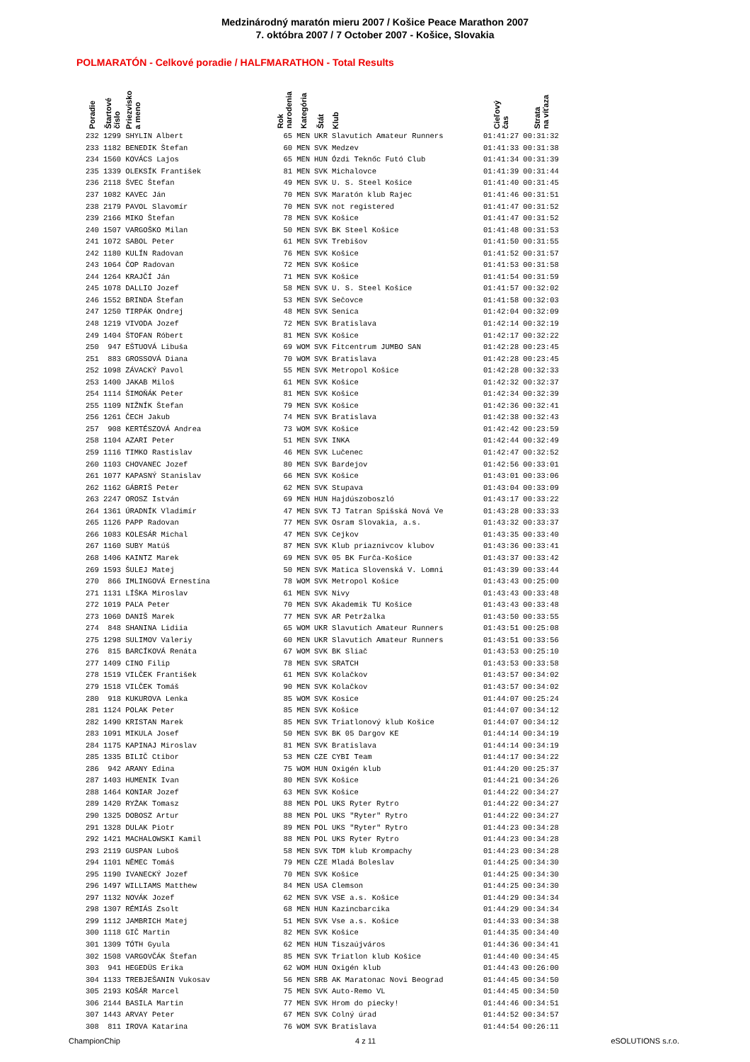Medzinárodný maratón mieru 2007 / Košice Peace Marathon 2007
7. októbra 2007 / 7 October 2007 - Košice, Slovakia
POLMARATÓN - Celkové poradie / HALFMARATHON - Total Results
| Poradie | Štartové číslo | Priezvisko a meno | Rok narodenia | Kategória | Štát | Klub | Cieľový čas | Strata na víťaza |
| --- | --- | --- | --- | --- | --- | --- | --- | --- |
| 232 | 1299 | SHYLIN Albert | 65 | MEN | UKR | Slavutich Amateur Runners | 01:41:27 | 00:31:32 |
| 233 | 1182 | BENEDIK Štefan | 60 | MEN | SVK | Medzev | 01:41:33 | 00:31:38 |
| 234 | 1560 | KOVÁCS Lajos | 65 | MEN | HUN | Ózdi Teknőc Futó Club | 01:41:34 | 00:31:39 |
| 235 | 1339 | OLEKSÍK František | 81 | MEN | SVK | Michalovce | 01:41:39 | 00:31:44 |
| 236 | 2118 | ŠVEC Štefan | 49 | MEN | SVK | U. S. Steel Košice | 01:41:40 | 00:31:45 |
| 237 | 1082 | KAVEC Ján | 70 | MEN | SVK | Maratón klub Rajec | 01:41:46 | 00:31:51 |
| 238 | 2179 | PAVOL Slavomír | 70 | MEN | SVK | not registered | 01:41:47 | 00:31:52 |
| 239 | 2166 | MIKO Štefan | 78 | MEN | SVK | Košice | 01:41:47 | 00:31:52 |
| 240 | 1507 | VARGOŠKO Milan | 50 | MEN | SVK | BK Steel Košice | 01:41:48 | 00:31:53 |
| 241 | 1072 | SABOL Peter | 61 | MEN | SVK | Trebišov | 01:41:50 | 00:31:55 |
| 242 | 1180 | KULÍN Radovan | 76 | MEN | SVK | Košice | 01:41:52 | 00:31:57 |
| 243 | 1064 | ČOP Radovan | 72 | MEN | SVK | Košice | 01:41:53 | 00:31:58 |
| 244 | 1264 | KRAJČÍ Ján | 71 | MEN | SVK | Košice | 01:41:54 | 00:31:59 |
| 245 | 1078 | DALLIO Jozef | 58 | MEN | SVK | U. S. Steel Košice | 01:41:57 | 00:32:02 |
| 246 | 1552 | BRINDA Štefan | 53 | MEN | SVK | Sečovce | 01:41:58 | 00:32:03 |
| 247 | 1250 | TIRPÁK Ondrej | 48 | MEN | SVK | Senica | 01:42:04 | 00:32:09 |
| 248 | 1219 | VIVODA Jozef | 72 | MEN | SVK | Bratislava | 01:42:14 | 00:32:19 |
| 249 | 1404 | ŠTOFAN Róbert | 81 | MEN | SVK | Košice | 01:42:17 | 00:32:22 |
| 250 | 947 | EŠTUOVÁ Libuša | 69 | WOM | SVK | Fitcentrum JUMBO SAN | 01:42:28 | 00:23:45 |
| 251 | 883 | GROSSOVÁ Diana | 70 | WOM | SVK | Bratislava | 01:42:28 | 00:23:45 |
| 252 | 1098 | ZÁVACKÝ Pavol | 55 | MEN | SVK | Metropol Košice | 01:42:28 | 00:32:33 |
| 253 | 1400 | JAKAB Miloš | 61 | MEN | SVK | Košice | 01:42:32 | 00:32:37 |
| 254 | 1114 | ŠIMOŇÁK Peter | 81 | MEN | SVK | Košice | 01:42:34 | 00:32:39 |
| 255 | 1109 | NIŽNÍK Štefan | 79 | MEN | SVK | Košice | 01:42:36 | 00:32:41 |
| 256 | 1261 | ČECH Jakub | 74 | MEN | SVK | Bratislava | 01:42:38 | 00:32:43 |
| 257 | 908 | KERTÉSZOVÁ Andrea | 73 | WOM | SVK | Košice | 01:42:42 | 00:23:59 |
| 258 | 1104 | AZARI Peter | 51 | MEN | SVK | INKA | 01:42:44 | 00:32:49 |
| 259 | 1116 | TIMKO Rastislav | 46 | MEN | SVK | Lučenec | 01:42:47 | 00:32:52 |
| 260 | 1103 | CHOVANEC Jozef | 80 | MEN | SVK | Bardejov | 01:42:56 | 00:33:01 |
| 261 | 1077 | KAPASNÝ Stanislav | 66 | MEN | SVK | Košice | 01:43:01 | 00:33:06 |
| 262 | 1162 | GÁBRIŠ Peter | 62 | MEN | SVK | Stupava | 01:43:04 | 00:33:09 |
| 263 | 2247 | OROSZ István | 69 | MEN | HUN | Hajdúszoboszló | 01:43:17 | 00:33:22 |
| 264 | 1361 | ÚRADNÍK Vladimír | 47 | MEN | SVK | TJ Tatran Spišská Nová Ve | 01:43:28 | 00:33:33 |
| 265 | 1126 | PAPP Radovan | 77 | MEN | SVK | Osram Slovakia, a.s. | 01:43:32 | 00:33:37 |
| 266 | 1083 | KOLESÁR Michal | 47 | MEN | SVK | Cejkov | 01:43:35 | 00:33:40 |
| 267 | 1160 | SUBY Matúš | 87 | MEN | SVK | Klub priaznivcov klubov | 01:43:36 | 00:33:41 |
| 268 | 1406 | KAINTZ Marek | 69 | MEN | SVK | 05 BK Furča-Košice | 01:43:37 | 00:33:42 |
| 269 | 1593 | ŠULEJ Matej | 50 | MEN | SVK | Matica Slovenská V. Lomni | 01:43:39 | 00:33:44 |
| 270 | 866 | IMLINGOVÁ Ernestína | 78 | WOM | SVK | Metropol Košice | 01:43:43 | 00:25:00 |
| 271 | 1131 | LÍŠKA Miroslav | 61 | MEN | SVK | Nivy | 01:43:43 | 00:33:48 |
| 272 | 1019 | PAĽA Peter | 70 | MEN | SVK | Akademik TU Košice | 01:43:43 | 00:33:48 |
| 273 | 1060 | DANIŠ Marek | 77 | MEN | SVK | AR Petržalka | 01:43:50 | 00:33:55 |
| 274 | 848 | SHANINA Lidiia | 65 | WOM | UKR | Slavutich Amateur Runners | 01:43:51 | 00:25:08 |
| 275 | 1298 | SULIMOV Valeriy | 60 | MEN | UKR | Slavutich Amateur Runners | 01:43:51 | 00:33:56 |
| 276 | 815 | BARCÍKOVÁ Renáta | 67 | WOM | SVK | BK Sliač | 01:43:53 | 00:25:10 |
| 277 | 1409 | CINO Filip | 78 | MEN | SVK | SRATCH | 01:43:53 | 00:33:58 |
| 278 | 1519 | VILČEK František | 61 | MEN | SVK | Kolačkov | 01:43:57 | 00:34:02 |
| 279 | 1518 | VILČEK Tomáš | 90 | MEN | SVK | Kolačkov | 01:43:57 | 00:34:02 |
| 280 | 918 | KUKUROVA Lenka | 85 | WOM | SVK | Kosice | 01:44:07 | 00:25:24 |
| 281 | 1124 | POLAK Peter | 85 | MEN | SVK | Košice | 01:44:07 | 00:34:12 |
| 282 | 1490 | KRISTAN Marek | 85 | MEN | SVK | Triatlonový klub Košice | 01:44:07 | 00:34:12 |
| 283 | 1091 | MIKULA Josef | 50 | MEN | SVK | BK 05 Dargov KE | 01:44:14 | 00:34:19 |
| 284 | 1175 | KAPINAJ Miroslav | 81 | MEN | SVK | Bratislava | 01:44:14 | 00:34:19 |
| 285 | 1335 | BILIČ Ctibor | 53 | MEN | CZE | CYBI Team | 01:44:17 | 00:34:22 |
| 286 | 942 | ARANY Edina | 75 | WOM | HUN | Oxigén klub | 01:44:20 | 00:25:37 |
| 287 | 1403 | HUMENIK Ivan | 80 | MEN | SVK | Košice | 01:44:21 | 00:34:26 |
| 288 | 1464 | KONIAR Jozef | 63 | MEN | SVK | Košice | 01:44:22 | 00:34:27 |
| 289 | 1420 | RYŻAK Tomasz | 88 | MEN | POL | UKS Ryter Rytro | 01:44:22 | 00:34:27 |
| 290 | 1325 | DOBOSZ Artur | 88 | MEN | POL | UKS "Ryter" Rytro | 01:44:22 | 00:34:27 |
| 291 | 1328 | DULAK Piotr | 89 | MEN | POL | UKS "Ryter" Rytro | 01:44:23 | 00:34:28 |
| 292 | 1421 | MACHALOWSKI Kamil | 88 | MEN | POL | UKS Ryter Rytro | 01:44:23 | 00:34:28 |
| 293 | 2119 | GUSPAN Luboš | 58 | MEN | SVK | TDM klub Krompachy | 01:44:23 | 00:34:28 |
| 294 | 1101 | NĚMEC Tomáš | 79 | MEN | CZE | Mladá Boleslav | 01:44:25 | 00:34:30 |
| 295 | 1190 | IVANECKÝ Jozef | 70 | MEN | SVK | Košice | 01:44:25 | 00:34:30 |
| 296 | 1497 | WILLIAMS Matthew | 84 | MEN | USA | Clemson | 01:44:25 | 00:34:30 |
| 297 | 1132 | NOVÁK Jozef | 62 | MEN | SVK | VSE a.s. Košice | 01:44:29 | 00:34:34 |
| 298 | 1307 | RÉMIÁS Zsolt | 68 | MEN | HUN | Kazincbarcika | 01:44:29 | 00:34:34 |
| 299 | 1112 | JAMBRICH Matej | 51 | MEN | SVK | Vse a.s. Košice | 01:44:33 | 00:34:38 |
| 300 | 1118 | GIČ Martin | 82 | MEN | SVK | Košice | 01:44:35 | 00:34:40 |
| 301 | 1309 | TÓTH Gyula | 62 | MEN | HUN | Tiszaújváros | 01:44:36 | 00:34:41 |
| 302 | 1508 | VARGOVČÁK Štefan | 85 | MEN | SVK | Triatlon klub Košice | 01:44:40 | 00:34:45 |
| 303 | 941 | HEGEDÜS Erika | 62 | WOM | HUN | Oxigén klub | 01:44:43 | 00:26:00 |
| 304 | 1133 | TREBJEŠANIN Vukosav | 56 | MEN | SRB | AK Maratonac Novi Beograd | 01:44:45 | 00:34:50 |
| 305 | 2193 | KOŠÁR Marcel | 75 | MEN | SVK | Auto-Remo VL | 01:44:45 | 00:34:50 |
| 306 | 2144 | BASILA Martin | 77 | MEN | SVK | Hrom do piecky! | 01:44:46 | 00:34:51 |
| 307 | 1443 | ARVAY Peter | 67 | MEN | SVK | Colný úrad | 01:44:52 | 00:34:57 |
| 308 | 811 | IROVA Katarina | 76 | WOM | SVK | Bratislava | 01:44:54 | 00:26:11 |
ChampionChip 4 z 11 eSOLUTIONS s.r.o.